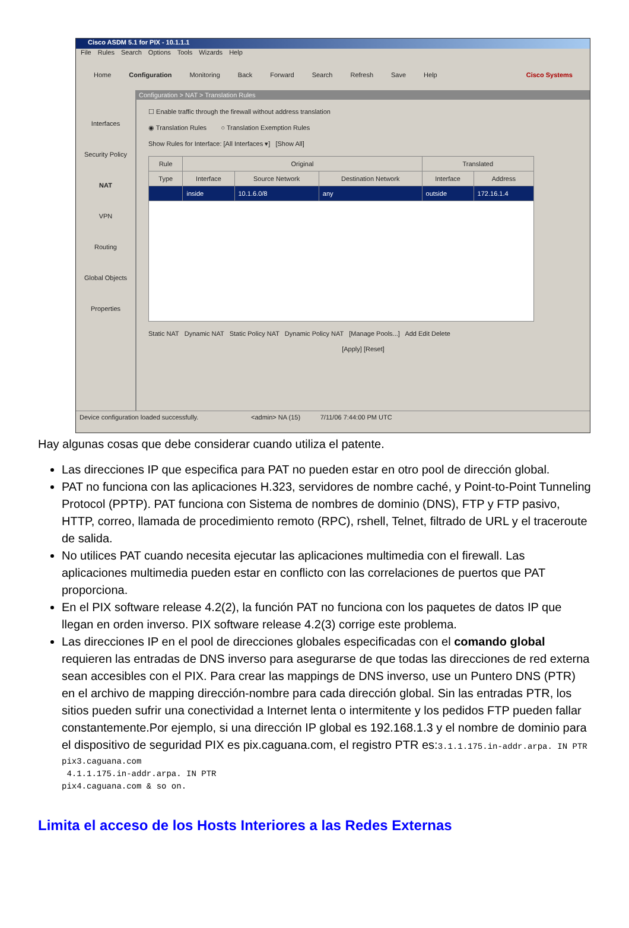Cisco ASDM 5.1 for PIX - 10.1.1.1
File Rules Search Options Tools Wizards Help
Home Configuration Monitoring Back Forward Search Refresh Save Help Cisco Systems
Interfaces
Security Policy
NAT
VPN
Routing
Global Objects
Properties
Configuration > NAT > Translation Rules
☐ Enable traffic through the firewall without address translation
◉ Translation Rules ○ Translation Exemption Rules
Show Rules for Interface: [All Interfaces ▾] [Show All]
| Rule | Original | | | Translated | |
| --- | --- | --- | --- | --- | --- |
| Type | Interface | Source Network | Destination Network | Interface | Address |
| | inside | 10.1.6.0/8 | any | outside | 172.16.1.4 |
Static NAT Dynamic NAT Static Policy NAT Dynamic Policy NAT [Manage Pools...] Add Edit Delete
[Apply] [Reset]
Device configuration loaded successfully. <admin> NA (15) 7/11/06 7:44:00 PM UTC
Hay algunas cosas que debe considerar cuando utiliza el patente.
Las direcciones IP que especifica para PAT no pueden estar en otro pool de dirección global.
PAT no funciona con las aplicaciones H.323, servidores de nombre caché, y Point-to-Point Tunneling Protocol (PPTP). PAT funciona con Sistema de nombres de dominio (DNS), FTP y FTP pasivo, HTTP, correo, llamada de procedimiento remoto (RPC), rshell, Telnet, filtrado de URL y el traceroute de salida.
No utilices PAT cuando necesita ejecutar las aplicaciones multimedia con el firewall. Las aplicaciones multimedia pueden estar en conflicto con las correlaciones de puertos que PAT proporciona.
En el PIX software release 4.2(2), la función PAT no funciona con los paquetes de datos IP que llegan en orden inverso. PIX software release 4.2(3) corrige este problema.
Las direcciones IP en el pool de direcciones globales especificadas con el comando global requieren las entradas de DNS inverso para asegurarse de que todas las direcciones de red externa sean accesibles con el PIX. Para crear las mappings de DNS inverso, use un Puntero DNS (PTR) en el archivo de mapping dirección-nombre para cada dirección global. Sin las entradas PTR, los sitios pueden sufrir una conectividad a Internet lenta o intermitente y los pedidos FTP pueden fallar constantemente.Por ejemplo, si una dirección IP global es 192.168.1.3 y el nombre de dominio para el dispositivo de seguridad PIX es pix.caguana.com, el registro PTR es:3.1.1.175.in-addr.arpa. IN PTR
pix3.caguana.com
 4.1.1.175.in-addr.arpa. IN PTR
pix4.caguana.com & so on.
Limita el acceso de los Hosts Interiores a las Redes Externas